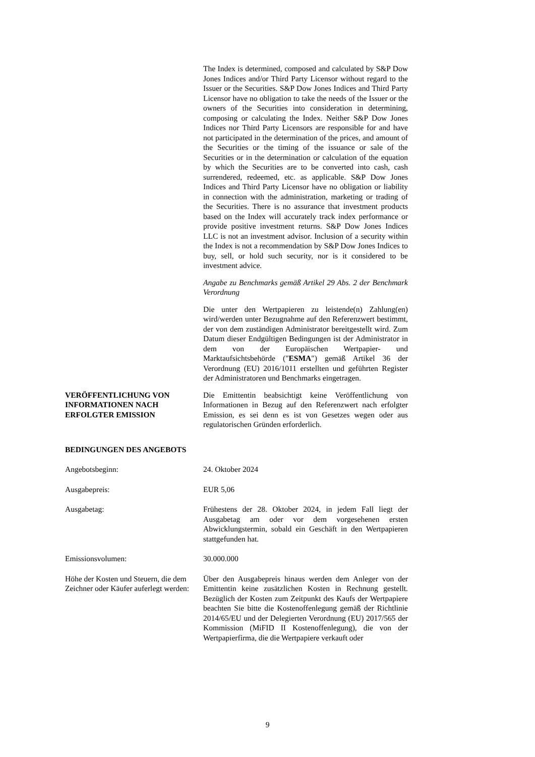The Index is determined, composed and calculated by S&P Dow Jones Indices and/or Third Party Licensor without regard to the Issuer or the Securities. S&P Dow Jones Indices and Third Party Licensor have no obligation to take the needs of the Issuer or the owners of the Securities into consideration in determining, composing or calculating the Index. Neither S&P Dow Jones Indices nor Third Party Licensors are responsible for and have not participated in the determination of the prices, and amount of the Securities or the timing of the issuance or sale of the Securities or in the determination or calculation of the equation by which the Securities are to be converted into cash, cash surrendered, redeemed, etc. as applicable. S&P Dow Jones Indices and Third Party Licensor have no obligation or liability in connection with the administration, marketing or trading of the Securities. There is no assurance that investment products based on the Index will accurately track index performance or provide positive investment returns. S&P Dow Jones Indices LLC is not an investment advisor. Inclusion of a security within the Index is not a recommendation by S&P Dow Jones Indices to buy, sell, or hold such security, nor is it considered to be investment advice.
Angabe zu Benchmarks gemäß Artikel 29 Abs. 2 der Benchmark Verordnung
Die unter den Wertpapieren zu leistende(n) Zahlung(en) wird/werden unter Bezugnahme auf den Referenzwert bestimmt, der von dem zuständigen Administrator bereitgestellt wird. Zum Datum dieser Endgültigen Bedingungen ist der Administrator in dem von der Europäischen Wertpapier- und Marktaufsichtsbehörde ("ESMA") gemäß Artikel 36 der Verordnung (EU) 2016/1011 erstellten und geführten Register der Administratoren und Benchmarks eingetragen.
VERÖFFENTLICHUNG VON INFORMATIONEN NACH ERFOLGTER EMISSION
Die Emittentin beabsichtigt keine Veröffentlichung von Informationen in Bezug auf den Referenzwert nach erfolgter Emission, es sei denn es ist von Gesetzes wegen oder aus regulatorischen Gründen erforderlich.
BEDINGUNGEN DES ANGEBOTS
Angebotsbeginn: 24. Oktober 2024
Ausgabepreis: EUR 5,06
Ausgabetag: Frühestens der 28. Oktober 2024, in jedem Fall liegt der Ausgabetag am oder vor dem vorgesehenen ersten Abwicklungstermin, sobald ein Geschäft in den Wertpapieren stattgefunden hat.
Emissionsvolumen: 30.000.000
Höhe der Kosten und Steuern, die dem Zeichner oder Käufer auferlegt werden:
Über den Ausgabepreis hinaus werden dem Anleger von der Emittentin keine zusätzlichen Kosten in Rechnung gestellt. Bezüglich der Kosten zum Zeitpunkt des Kaufs der Wertpapiere beachten Sie bitte die Kostenoffenlegung gemäß der Richtlinie 2014/65/EU und der Delegierten Verordnung (EU) 2017/565 der Kommission (MiFID II Kostenoffenlegung), die von der Wertpapierfirma, die die Wertpapiere verkauft oder
9